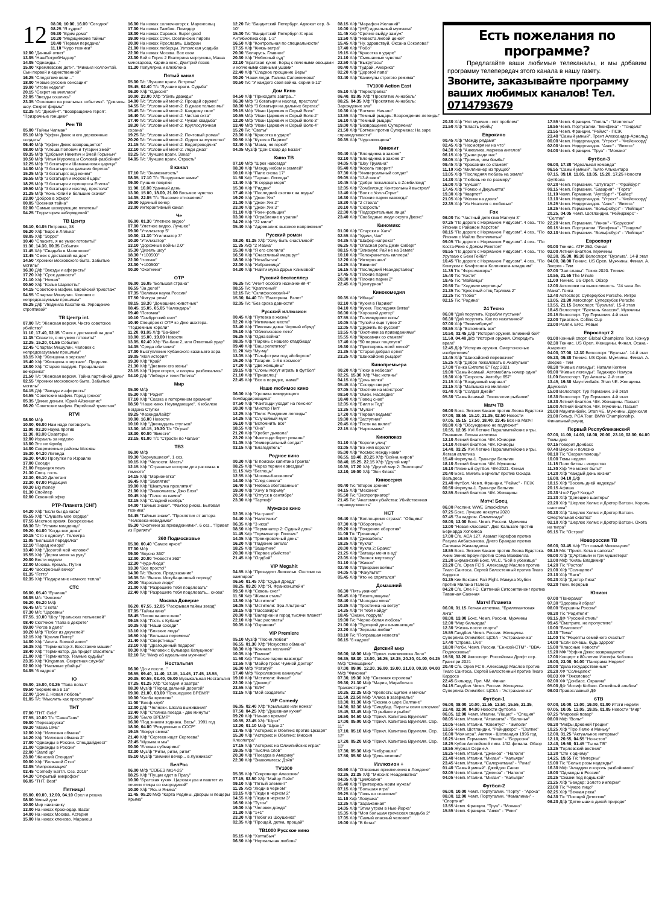12
08.00, 10.00, 16.00 "Сегодня"
08.25 "Я худею"
09.30 "Едим дома"
10.20 "Медицинские тайны"
10.40 "Первая передача"
11.10 "Чудо техники"
12.00 "Дачный ответ"
13.05 "НашПотребНадзор"
14.05 "Однажды..."
15.00 "Кремлевские дети". "Михаил Коллонтай. Сын первой и единственной"
16.25 "Следствие вели..."
18.00 "Новые русские сенсации"
19.00 "Итоги недели"
20.15 "Секрет на миллион"
22.05 "Звезды сошлись"
23.35 "Основано на реальных событиях". "Довгань-шоу. Секрет фирмы"
02.35 Т/с "Дикий-4". "Возвращение героя". "Призрачные гонщики"
Рен ТВ
05.00 "Тайны Чапман"
05.10 М/ф "Урфин Джюс и его деревянные солдаты"
06.40 М/ф "Урфин Джюс возвращается"
08.00 М/ф "Алеша Попович и Тугарин Змей"
09.35 М/ф "Добрыня Никитич и Змей Горыныч"
10.50 М/ф "Илья Муромец и Соловей-разбойник"
12.25 М/ф "3 богатыря и Шамаханская царица"
14.00 М/ф "3 богатыря на дальних берегах"
15.25 М/ф "3 богатыря: ход конем"
16.55 М/ф "3 богатыря и морской царь"
18.25 М/ф "3 богатыря и принцесса Египта"
19.50 М/ф "3 богатыря и наслед. престола"
21.25 М/ф "Конь Юлий и большие скачки"
23.00 "Добров в эфире"
00.05 "Военная тайна"
02.00 "Самые шокирующие гипотезы"
04.25 "Территория заблуждений"
ТВ Центр
06.10, 04.05 Петровка, 38
06.20 Х/ф "Барс и Лялька"
08.05 Х/ф "Зорро"
10.40 "Спасите, я не умею готовить!"
11.30, 14.30, 00.35 События
11.45 Х/ф "Свадьба в Малиновке"
13.45 "Смех с доставкой на дом"
14.50 "Хроники московского быта. Забытые могилы"
16.30 Д/ф "Звезды и аферисты"
17.20 Х/ф "Срок давности"
21.10 Х/ф "Немая"
00.50 Х/ф "Колье Шарлотты"
04.15 "Советские мафии. Еврейский трикотаж"
04.55 "Спартак Мишулин. Человек с непредсказуемым прошлым"
05.25 Д/ф "Людмила Касаткина. Укрощение строптивой"
ТВ Центр int.
07.00 Т/с "Женская версия. Чисто советское убийство"
11.10, 17.40, 02.15 "Смех с доставкой на дом"
11.35 "Спасите, я не умею готовить!"
12.25, 15.20, 01.55 События
12.45 "Спартак Мишулин. Человек с непредсказуемым прошлым"
13.15 Х/ф "Женщина в зеркале"
15.40 Х/ф "Женщина в зеркале". Продолж.
18.00 Х/ф "Старая гвардия. Прощальная вечеринка"
21.50 Т/с "Женская версия. Тайна партийной дачи"
02.55 "Хроники московского быта. Забытые могилы"
04.15 Д/ф "Звезды и аферисты"
04.55 "Советские мафии. Город грехов"
05.35 "Дикие деньги. Юрий Айзеншпис"
06.20 "Советские мафии. Еврейский трикотаж"
RTVi
08.00 М/ф
10.00, 06.00 Нам надо поговорить
11.00, 03.30 Наука против
11.30, 03.00 Соавторы
12.00 Израиль за неделю
13.00 Это не Фрейд
14.00 Современные районы Москвы
15.30, 04.30 Легенда
16.30, 04.00 Прогулки по Израилю
17.00 Соседи
21.00 Редакция news
21.30 Спец. гость
22.30, 05.10 Дилетант
23.30, 07.00 Редакция
00.30 Big money
01.30 Спойлер
02.00 Сквозной эфир
РТР-Планета (СНГ)
04.20 Х/ф "Если бы да кабы"
05.55 Х/ф "Слушать мое сердце"
07.55 Местное время. Воскресенье
08.30 Т/с "Устами младенца"
09.20, 04.00 "Когда все дома"
10.15 "Сто к одному". Телеигра
11.05 "Большая переделка"
12.10 "Парад юмора"
13.40 Х/ф "Дорогой мой человек"
15.55 Х/ф "Держи меня за руку"
20.00 Вести недели
22.00 Москва. Кремль. Путин
22.40 "Воскресный вечер"
01.35 "Гетто"
02.35 Х/ф "Подари мне немного тепла"
СТС
06.00, 05.40 "Ералаш"
06.05 М/с "Фиксики"
06.20, 05.20 М/ф
06.45 М/с "3 кота"
07.30 М/с "Царевны"
07.55, 10.00 "Шоу "Уральских пельменей"
08.40 Скетчком "Папа в декрете"
09.00 "Рогов в деле"
10.20 М/ф "Побег из джунглей"
12.15 Х/ф "Кролик Питер"
14.00 Х/ф "Алита. Боевой ангел"
16.35 Х/ф "Терминатор-3. Восстание машин"
18.40 Х/ф "Терминатор. Да придет спаситель"
21.00 Х/ф "Терминатор. Темные судьбы"
23.35 Х/ф "Kingsman. Секретная служба"
02.00 Х/ф "Наемные убийцы"
04.05 "6 кадров"
Ю
05.00, 15.00, 03.25 "Папа попал"
09.50 "Беременна в 16"
22.00 "Дом 2. Новая любовь"
01.05 Т/с "Мыслить как преступник"
ТНТ
07.00 "ТНТ. Gold"
07.55, 10.00 Т/с "СашаТаня"
09.00 "Перезагрузка"
09.30 "Мама LIFE"
12.00 Х/ф "Иллюзия обмана"
14.20 Х/ф "Иллюзия обмана 2"
17.00 "Однажды в России. Спецдайджест"
21.00 "Однажды в России"
22.00 "Stand up"
23.00 "Женский Стендап"
00.00 Х/ф "Большой Стэн"
02.05 "Импровизация"
03.45 "Comedy Баттл. Сез. 2019"
04.30 "Открытый микрофон"
06.05 "ТНТ. Best"
Пятница!
05.00, 09.00, 12.00, 04.10 Орел и решка
08.00 Умный дом
10.00 Мир наизнанку
13.00 На ножах Краснодар. Bazar
14.00 На ножах Москва. Астерия
15.00 На ножах кленово. Маракеш
16.00 На ножах солнечногорск. Маренгольц
17.00 На ножах Тамбов. Помидор
18.00 На ножах Саранск. Super good
19.00 На ножах Сочи. Осетинские пироги
20.00 На ножах Ярославль. Шафран
21.00 На ножах люберцы. Ухтомская усадьба
22.00 На ножах Москва. Все свои
23.00 Бой с Герлс 2 Екатерина моргунова, Маша миногарова, Карина кокс, Дмитрий позов
01.30 Популярна и влюблена
Пятый канал
05.00 Т/с "Лучшие враги. Встреча"
05.45, 02.40 Т/с "Лучшие враги. Судьба"
06.30 Х/ф "Одессит"
10.00, 23.00 Х/ф "Убить дважды"
14.00 Т/с "Условный мент-2. Прощай оружие"
14.55 Т/с "Условный мент-2. В джазе только мы"
15.45 Т/с "Условный мент-2. Каждому свое"
16.40 Т/с "Условный мент-2. Чистая охта"
17.40 Т/с "Условный мент-2. Чужая свадьба"
18.30 Т/с "Условный мент-2. Круглосуточная охрана"
19.25 Т/с "Условный мент-2. Почтовый роман"
20.20 Т/с "Условный мент-2. Орден за мужество"
21.15 Т/с "Условный мент-2. Водопроводчик"
22.10 Т/с "Условный мент-2. Леди джаз"
03.25 Т/с "Лучшие враги. Заказ"
04.05 Т/с "Лучшие враги. Страсть"
8 канал
07.10 Т/с "Знаменитость"
08.05, 17.10 Т/с "Воздушные замки"
09.00 Лучшие покупки
11.00, 16.00 Удачный день
13.00, 15.00, 18.00, 21.00 Восьмое чувство
14.05, 22.05 Т/с "Высокие отношения"
19.00 Удачный вечер
23.00 Интерактивный канал
Че
06.00, 01.30 "Улетное видео"
07.00 "Улетное видео. Лучшее"
09.00 "Утилизатор 5"
10.00, 11.30 "Утилизатор 3"
10.30 "Утилизатор"
13.10 "Дорожные войны 2.0"
15.30 "Дизель шоу"
18.30 "+100500"
22.00 "Iтопчик"
23.00 "+100500"
00.30 "Охотники"
ОТР
06.00, 16.05 "Большая страна"
06.55 "За дело!"
07.35 "Великая наука России"
07.50 "Фигура речи"
08.15, 18.30 "Домашние животные"
08.45, 15.05, 05.05 "Календарь"
09.40 "Потомки"
10.10 "Гамбургский счет"
10.40 Спецпроект ОТР ко Дню шахтера. "Подземные короли"
11.20, 01.05 Х/ф "Ва-банк"
13.00, 15.00, 19.00 Новости
13.05, 02.40 Х/ф "Ва-банк 2, или Ответный удар"
14.35 "Среда обитания"
17.00 Выступление Кубанского казачьего хора
19.05 "Моя история"
19.30 Х/ф "Край"
21.30 Х/ф "Дневник его жены"
23.15 Х/ф "Цирк сгорел, и клоуны разбежались"
04.10 Д/ф "Лебеди и тени Петипа"
Мир
05.00 М/ф
05.30 Х/ф "Родня"
07.10 Х/ф "Сказка о потерянном времени"
08.50 "Наше кино. Неувядающие". К юбилею Богдана Ступки
09.25 "ФазендаЛайф"
10.00, 16.00 Новости
10.10 Х/ф "Двенадцать стульев"
13.30, 16.15, 19.30 Т/с "Отрыв"
18.30, 00.00 "Вместе"
23.15, 01.00 Т/с "Страсти по Чапаю"
ТВ3
06.00 М/ф
09.30 "Вернувшиеся". 1 сез.
10.15 Х/ф "Челюсти: Месть"
12.15 Х/ф "Страшные истории для рассказа в темноте"
14.15 Х/ф "Марионетка"
16.45 Х/ф "Заклятие"
19.00 Х/ф "Шкатулка проклятия"
21.00 Х/ф "Знакомьтесь: Джо Блэк"
00.45 Х/ф "Голос из камня"
02.15 Х/ф "Сладкий ноябрь"
04.00 "Тайные знаки". "Фактор риска. Бытовая техника"
04.45 "Тайные знаки". "Проклятие от автора "Человека-невидимки"
05.30 "Охотники за привидениями". 6 сез.. "Привет из Припяти"
360 Подмосковье
05.00, 00.40 "Самое яркое"
07.00 М/ф
09.00 "Вкусно 360"
12.00, 20.00 "Новости 360"
12.30 "Чудо-Люда"
13.30 "Все просто!"
14.00 Т/с "Вызов. Предсказание"
16.35 Т/с "Вызов. Инкубационный период"
20.30 "Взрослые люди"
21.00 Х/ф "Разрешите тебя поцеловать"
22.40 Х/ф "Разрешите тебя поцеловать... снова"
Москва Доверие
06.20, 07.55, 12.05 "Раскрывая тайны звезд"
07.05 "Тайны кино"
08.45 "Песни нашего кино"
09.15 Х/ф "Гость с Кубани"
10.35 Х/ф "Наши соседи"
13.10 Х/ф "Близкие люди"
16.50 Х/ф "Большая перемена"
21.40 Х/ф "Сверстницы"
23.10 Х/ф "Драгоценный подарок"
00.30 Х/ф "Человек с бульвара Капуцинов"
02.10 Т/с "Миф об идеальном мужчине"
Ностальгия
06.00 "До и после..."
06.55, 09.40, 11.40, 13.15, 14.45, 17.45, 18.55, 20.35, 00.55, 03.40, 05.00 Музыкальная Ностальгия
07.25, 01.25 Х/ф "Сегодня и завтра"
08.30 Муз/ф "Перед дальней дорогой"
09.00, 21.00, 03.00 "Прошедшее ВРЕМЯ"
10.00 "Колба времени"
11.00 "Блеф-клуб"
12.00 Д/ф "Челноки. Школа выживания"
13.40 Х/ф "Стоянка поезда - две минуты"
15.00 "Было ВРЕМЯ"
16.00 "Под знаком зодиака. Весы". 1991 год
18.00, 04.00 "Рожденные в СССР"
19.15 "Вокруг смеха"
21.40 Х/ф "Сергеев ищет Сергеева"
22.45 "Музыка и мы"
00.00 "Еловая субмарина"
02.30 Муз/ф "Ритм, ритм, ритм"
05.10 Муз/ф "Зимний вечер... в Лужниках!"
БелРос
06.00 М/ф "СОБЕЗ №14-26"
08.25 Х/ф "Пущик едет в Прагу"
10.00 "Братская кухня. Царская уха и паштет из печени птицы со смородиной"
10.30 Х/ф "Ясь и Янина"
11.45, 05.20 М/ф "Карта Родины. Дворцы и пещеры Крыма"
12.20 Т/с "Бандитский Петербург. Адвокат сер. 8-10"
15.00 Т/с "Бандитский Петербург-3: крах Антибиотика сер. 1-2"
16.50 Х/ф "Контрольная по специальности"
17.55 Х/ф "Князь ветра"
20.00 "Беларусь. Главное"
20.30 Х/ф "Небесный суд"
22.10 "Братская кухня. Борщ с печеными овощами и копчеными свиными ушами"
22.40 Х/ф "Сладкое прощание Веры"
00.20 "Наши люди. Галина Сапожникова"
00.50 Т/с "У каждого своя война. серии 6-10"
Дом Кино
04.50 Х/ф "Приходите завтра..."
06.30 М/ф "3 богатыря и наслед. престола"
08.00 М/ф "3 богатыря на дальних берегах"
09.15 М/ф "Иван Царевич и Серый Волк"
10.55 М/ф "Иван Царевич и Серый Волк-2"
12.20 М/ф "Иван Царевич и Серый Волк-3"
13.40 М/ф "Иван Царевич и Серый Волк-4"
15.20 Т/с "Сваты"
23.00 Х/ф "Красотка в ударе"
00.50 Х/ф "Кухня в Париже"
02.40 Х/ф "Мама, не горюй"
04.05 Муз/ф "Дон Сезар де Базан"
Кино ТВ
07.10 М/ф "Шрек навсегда"
08.30 Х/ф "Между небом и землей"
10.10 Х/ф "Папе снова 17"
11.50 Х/ф "Тарзан. Легенда"
13.40 Х/ф "В сердце моря"
15.30 Х/ф "Риддик"
17.40 Х/ф "Последний охотник на ведьм"
19.20 Х/ф "Джон Уик"
21.00 Х/ф "Джон Уик 2"
23.00 Х/ф "Джон Уик 3"
01.10 Х/ф "Рок-н-рольщик"
03.00 Х/ф "Ограбление в ураган"
04.20 Х/ф "22 мили"
05.40 Х/ф "Адреналин: высокое напряжение"
Русский роман
08.20, 01.35 Х/ф "Хочу быть счастливой"
11.35 Х/ф "2 Ивана"
15.00 Х/ф "Я его слепила"
16.50 Х/ф "Счастливый маршрут"
18.30 Х/ф "Незабытая"
22.00 Х/ф "Избранница"
04.30 Х/ф "Найти мужа Дарье Климовой"
Русский бестселлер
06.35 Т/с "Агент особого назначения-4"
08.55 Т/с "Крапленый"
12.15 Т/с "Склифосовский-4"
15.30, 04.40 Т/с "Екатерина. Взлет"
02.05 Т/с "Без срока давности"
Русский иллюзион
00.45 Х/ф "Путевка в жизнь"
02.20 Х/ф "Интимные места"
03.40 Х/ф "Пиковая дама: Черный обряд"
05.10 Х/ф "Облепиховое лето"
06.35 Х/ф "Одна война"
08.05 Х/ф "Парень с нашего кладбища"
09.40 Х/ф "Ваш репетитор"
11.20 Х/ф "Му-му"
13.05 Х/ф "Гольфстрим под айсбергом"
15.20 Х/ф "Гагарин. 1-й в космосе"
17.20 Х/ф "Две женщины"
19.15 Х/ф "Слоны могут играть в футбол"
21.10 Х/ф "Пришелец"
22.45 Х/ф "Все в порядке, мама!"
Наше любимое кино
06.00 Х/ф "Хроника пикирующего бомбардировщика"
07.50 Х/ф "Фантоцци уходит на пенсию"
10.00 Х/ф "Мистер Пип"
12.25 Х/ф "Пеле: Рождение легенды"
14.25 Х/ф "Случайный муж"
16.10 Х/ф "Вспомнить все"
18.55 Х/ф "Она"
21.20 Х/ф "Хребет дьявола"
23.20 Х/ф "Фантоцци берет реванш"
01.05 Х/ф "Универсальный солдат"
03.15 Х/ф "Благодетель"
Родное кино
00.30 Х/ф "В поисках капитана Гранта"
08.25 Х/ф "Через тернии к звездам"
11.15 Х/ф "Беглецы"
12.55 Х/ф "Москва-Кассиопея"
14.30 Х/ф "След сокола"
16.40 Х/ф "Небеса обетованные"
19.00 Х/ф "Хочу в тюрьму"
20.50 Х/ф "Отпуск в сентябре"
23.30 Х/ф "Тартюф"
Мужское кино
02.05 Х/ф "На грани"
04.40 Х/ф "Налетчики"
06.35 Х/ф "3 икса"
08.50 Х/ф "Терминатор 2: Судный день"
11.45 Х/ф "Терминатор: Генезис"
14.05 Х/ф "Тренировочный день"
16.20 Х/ф "Падение ангела"
18.25 Х/ф "Защитник"
20.00 Х/ф "Первое убийство"
21.45 Х/ф "Олдбой"
VIP Megahit
04.55 Х/ф "Президент Линкольн: Охотник на вампиров"
06.50, 01.45 Х/ф "Судья Дредд"
08.25, 03.20 Х/ф "Я, Франкенштейн"
09.50 Х/ф "Сквозь снег"
11.50 Х/ф "Живая сталь"
13.50 Х/ф "Мстители"
16.05 Х/ф "Мстители: Эра Альтрона"
18.15 Х/ф "Пассажиры"
20.00 Х/ф "Валериан и город тысячи планет"
22.10 Х/ф "Час расплаты"
00.05 Х/ф "Охранник"
VIP Premiere
05.10 Муз/ф "Песня любви"
06.55, 01.30 Х/ф "Искусство обмана"
08.30 Х/ф "Комната желаний"
10.05 Х/ф "Гемини"
11.50 Х/ф "Плохие парни навсегда"
13.55 Х/ф "Майор Гром: Чумной Доктор"
16.00 М/ф "Рататуй"
17.40 М/ф "Королевские каникулы"
19.10 Х/ф "Мстители: Финал"
22.00 Х/ф "Джокер"
23.55 Х/ф "КИН"
03.15 Х/ф "Мой создатель"
VIP Comedy
06.05, 02.40 Х/ф "Крылышко или ножка"
07.50, 04.25 Х/ф "Душевная кухня"
09.20 Х/ф "Начало времен"
10.55, 23.45 Х/ф "Шрэк"
12.20, 01.10 М/ф "Шрэк 2"
13.45 Х/ф "Астерикс и Обеликс против Цезаря"
15.30 Х/ф "Астерикс и Обеликс: Миссия Клеопатра"
17.15 Х/ф "Астерикс на Олимпийских играх"
19.05 Х/ф "Тысяча слов"
20.30 Х/ф "Поездка в Америку"
22.30 Х/ф "Знакомьтесь: Дэйв"
TV1000
05.35 Х/ф "Сокровище Амазонки"
07.15, 03.50 Х/ф "Майор Пэйн"
09.10 Х/ф "Пятый элемент"
11.35 Х/ф "Люди в черном"
13.15 Х/ф "Люди в черном 2"
14.55 Х/ф "Люди в черном 3"
16.50 Х/ф "Тутси"
19.00 Х/ф "Человек дождя"
21.30 Х/ф "1+1"
23.30 Х/ф "Побег из Шоушенка"
02.05 Х/ф "Прощай, детка, прощай"
TB1000 Русское кино
05.15 Х/ф "Хоттабыч"
06.50 Х/ф "Нереальная любовь"
08.15 Х/ф "Марафон Желаний"
10.00 Х/ф "(НЕ) идеальный мужчина"
11.45 Х/ф "Срочно выйду замуж"
13.50 Х/ф "Невеста любой ценой"
15.45 Х/ф "Ну, здравствуй, Оксана Соколова!"
17.40 Х/ф "Робо"
19.15 Х/ф "Красотка в ударе"
21.10 Х/ф "Смешанные чувства"
22.50 Х/ф "Выкрутасы"
00.40 Х/ф "Гудбай, Америка"
02.20 Х/ф "Дорогой папа"
03.40 Х/ф "Каникулы строгого режима"
TV1000 Action East
05.10 Х/ф "Перестрелка"
06.40, 03.05 Х/ф "Проклятие Аннабель"
08.25, 04.35 Х/ф "Проклятие Аннабель: Зарождение зла"
10.30 Х/ф "Бэтмен: Начало"
13.55 Х/ф "Темный рыцарь: Возрождение легенды"
16.10 Х/ф "Темный рыцарь"
19.00 Х/ф "Возвращение Супермена"
21.50 Х/ф "Бэтмен против Супермена: На заре справедливости"
00.35 Х/ф "Чудо-женщина"
Кинохит
00.40 Х/ф "Блондинка в законе"
02.10 Х/ф "Блондинка в законе 2"
04.05 Х/ф "Шоу Трумана"
05.40 Х/ф "Король говорит!"
07.30 Х/ф "Универсальный солдат"
09.05 Х/ф "13-й воин"
10.45 Х/ф "Добро пожаловать в Zомбилэнд"
12.05 Х/ф "Zомбилэнд: Контрольный выстрел"
13.40 Х/ф "Волк с Уолл-Стрит"
16.30 Х/ф "Плохие парни навсегда"
18.30 Х/ф "2 ствола"
20.10 Х/ф "Скорость"
22.00 Х/ф "Подозрительные лица"
23.40 Х/ф "Свободные люди округа Джонс"
Киномикс
01.00 Х/ф "Старски и Хатч"
02.55 Х/ф "Удачи, Чак"
04.35 Х/ф "Шафер напрокат"
06.25 Х/ф "Опасная роль Джин Сиберг"
08.15 Х/ф "Элизиум: Рай не на Земле"
10.10 Х/ф "Телохранитель киллера"
12.20 Х/ф "Интернэшнл"
14.25 Х/ф "Викинги"
16.15 Х/ф "Последний Неандерталец"
17.45 Х/ф "Плохие парни"
20.00 Х/ф "Плохие парни 2"
22.45 Х/ф "Центурион"
Кинокомедия
00.35 Х/ф "Ибица"
02.10 Х/ф "Кухня в Париже"
04.10 Х/ф "Кухня. Последняя битва"
06.00 Х/ф "Хороший доктор"
07.55 Х/ф "Голливудские копы"
10.05 Х/ф "Тупой и еще тупее 2"
12.05 Х/ф "Дружить по-русски!"
13.55 Х/ф "Охотники за привидениями"
15.55 Х/ф "Красавчик со стажем"
17.40 Х/ф "50 первых поцелуев"
19.30 Х/ф "Притворись моей женой"
21.35 Х/ф "Старая добрая оргия"
23.25 Х/ф "Шанхайские рыцари"
Кинопремьера
00.20 Х/ф "Люси в небесах"
02.25, 15.30 Х/ф "Час истины"
04.15 Х/ф "Дочь волка"
05.45 Х/ф "Соседи сверху"
07.05 Х/ф "Охотник на монстров"
08.50 Х/ф "Омен. Наследие"
10.40 Х/ф "Ловец снов"
12.05 Х/ф "Билл и Тед"
13.35 Х/ф "Мулан"
17.20 Х/ф "Первая ведьма"
19.00 Х/ф "Заступник"
20.45 Х/ф "Гости на вилле"
22.15 Х/ф "Наркомама"
Кинопоказ
01.10 Х/ф "Короли улиц"
03.05 Х/ф "Во имя короля"
05.00 Х/ф "Космос между нами"
06.55, 13.40, 20.25 Х/ф "Война миров"
08.40, 15.25, 22.15 Х/ф "Другой мир"
10.35, 17.20 Х/ф "Другой мир 2: Эволюция"
12.10, 19.00 Х/ф "Эон Флакс"
Киносерия
00.40 Т/с "Второе зрение"
04.15 Х/ф "Механик"
05.50 Т/с "Экспроприатор"
21.45 Т/с "Анатомия убийства: Убийственная справедливость"
НСТ
06.40 Х/ф "Воплощение страха". "Община"
07.30 Х/ф "Оборотень"
09.20 Х/ф "Рождение оборотня"
11.00 Т/с "Грешница"
16.55 Х/ф "Джезабель"
18.25 Х/ф "Кукла"
20.00 Х/ф "Кукла 2: Брамс"
21.25 Х/ф "Затащи меня в ад"
23.05 Х/ф "Звонок мертвецу"
01.10 Х/ф "Живое"
02.40 Х/ф "Призраки войны"
04.05 Х/ф "Факультет"
05.45 Х/ф "Кто не спрятался"
Домашний
06.30 "Пять ужинов"
06.45 Х/ф "Безотцовщина"
08.40 Х/ф "Молодая жена"
10.35 Х/ф "Тростинка на ветру"
14.35 Х/ф "Я тебя найду"
18.45 "Скажи, подруга"
19.00 Т/с "Черно-белая любовь"
21.00 Х/ф "Турецкий для начинающих"
23.20 Х/ф "Зеркала любви"
03.10 Т/с "Поправшая невеста"
06.15 "6 кадров"
Детский мир
06.00, 18.00 М/ф "Прикл. пингвиненка Лоло"
06.35, 08.30, 13.00, 16.25, 18.35, 20.30, 01.00, 04.25 М/ф "Смешарики"
07.00, 09.00, 12.30, 16.00, 19.00, 21.00, 00.30, 04.00 М/ф "Фиксики"
07.30, 19.30 Х/ф "Снежная королева"
09.30, 21.30 М/ф "Мария, Мирабела в Транзистории"
10.35, 22.35 М/ф "Крепость: щитом и мечом"
11.50, 23.50 М/ф "Алиса в зазеркалье"
13.30, 01.30 М/ф "Сказка о царе Салтане"
14.30, 02.30 М/ф "Синдбад. Пираты семи штормов"
15.45, 03.45 М/ф "О рыбаке и рыбке"
16.50, 04.50 М/ф "Прикл. Капитана Врунгеля"
17.00, 05.00 М/ф "Прикл. Капитана Врунгеля. Сер. 11"
17.10, 05.10 М/ф "Прикл. Капитана Врунгеля. Сер. 12"
17.20, 05.20 М/ф "Прикл. Капитана Врунгеля. Сер. 13"
17.30, 05.30 М/ф "Чебурашка"
17.50, 05.50 М/ф "День везения"
Иллюзион +
00.50 Х/ф "Отвязные приключения в Лондоне"
02.35, 23.35 Х/ф "Миссия: Неадекватна"
04.05 Х/ф "Цимбелин"
05.40 Х/ф "Притворись моим мужем"
07.15 Х/ф "Большая игра"
09.25 Х/ф "Ложь во спасение"
11.10 Х/ф "Ловушка"
12.35 Х/ф "Зараженная"
14.05 Х/ф "Этим утром в Нью-Йорке"
15.35 Х/ф "Моя большая греческая свадьба 2"
17.05 Х/ф "Самый опасный человек"
19.00 Х/ф "В бегах"
Есть пожелания по программе?
Предлагайте ваши любимые телеканалы, и мы добавим программу телепередач этого канала в нашу газету.
Звоните, заказывайте программу ваших любимых каналов! Тел. 0714793679
20.30 Х/ф "Нет мужчин - нет проблем"
21.50 Х/ф "Власть убийц"
Еврокино
00.45 Х/ф "Между рядами"
02.45 Х/ф "Несмотря ни на что"
04.30 Х/ф "Анжелика, маркиза ангелов"
06.15 Х/ф "Дыши ради нас"
08.05 Х/ф "Громче, чем бомбы"
09.45 Х/ф "Красавчик со стажем"
11.10 Х/ф "Миллионер из трущоб"
13.05 Х/ф "Последняя любовь на земле"
14.30 Х/ф "Любовь не по размеру"
16.00 Х/ф "Букшоп"
17.45 Х/ф "Ромео и Джульетта"
19.30 Х/ф "Квартет"
21.05 Х/ф "Жених на двоих"
22.35 Х/ф "Из Неаполя с любовью"
Fox
06.00 Т/с "Частный детектив Магнум 3"
07.25 "По дороге с Норманом Ридусом". 4 сез.. "По Японии с Райаном Херстом"
08.15 "По дороге с Норманом Ридусом". 4 сез.. "По Японии с Майло Вентимилья"
09.05 "По дороге с Норманом Ридусом". 4 сез.. "По Коста-Рике с Домом Рокетом"
09.55 "По дороге с Норманом Ридусом". 4 сез.. "По Уругваю с Беки Гейбл"
10.45 "По дороге с Норманом Ридусом". 4 сез.. "По Кентукки с Клифтоном Коллинзом-младшим"
11.35 Т/с "Форс-мажоры"
15.40 Т/с "Кости"
19.45 Т/с "Майанцы"
20.50 Т/с "Ходячие мертвецы"
21.35 Т/с "Крестный отец Гарлема 2"
22.25 Т/с "Побег"
02.15 Т/с "Родина"
24 Техно
06.00 "Дай порулить. Корабли пустыни"
06.30 "Дай порулить. Как по накатанной"
07.00 Х/ф "Эквилибриум"
08.55 Х/ф "Вспомнить все"
10.50, 03.45 Д/ф "История оружия. Ближний бой"
11.50, 04.40 Д/ф "История оружия. Опередить врага"
12.45 Д/ф "История оружия. Смертоносные изобретения"
13.45 Х/ф "Шанхайский перевозчик"
15.25 Х/ф "Добро пожаловать в Акапулько"
17.00 "Гонка Extreme E" Год: 2021
19.00 "Самый-самый. Автомобиль номер один"
19.30 Х/ф "Скорость: Автобус 657"
21.15 Х/ф "Воздушный маршал"
23.15 Х/ф "Малышка на миллион"
01.40 Х/ф "Солдат Джейн"
05.30 "Самый-самый. Технологии рыбалки"
Матч ТВ
06.00 Бокс. Энтони Какаче против Леона Вудстока
07.00, 08.55, 15.10, 21.35, 02.50 Новости
07.05, 15.15, 17.50, 18.40, 23.45 Все на Матч!
09.00 Х/ф "Обсуждению не подлежит"
10.55, 12.35 XVI Летние Паралимпийские игры. Плавание. Легкая атлетика
12.10 Летний биатлон. ЧМ. Юниорки
14.10 Летний биатлон. ЧМ. Юниоры
14.40, 03.25 XVI Летние Паралимпийские игры. Легкая атлетика
15.40 Формула-1. Гран-при Бельгии
18.10 Летний биатлон. ЧМ. Мужчины
19.10 Пляжный футбол. ЧМ-2021. Финал
20.40 Бокс. Мигель Берчельт против Оскара Вальдеса
21.40 Футбол. Чемп. Франции. "Реймс" - ПСЖ
00.50 Формула-1. Гран-при Бельгии
02.55 Летний биатлон. ЧМ. Женщины
Матч! Боец
06.00 Реслинг. WWE Smackdown
07.25 Бокс. Лучшие нокауты 2020
07.45 "За кадром. Олимпиада"
08.00, 13.00 Бокс. Чемп. России. Мужчины
12.00 "Новая классика". Джо Кальзаге против Бернарда Хопкинса
17.00 С/е. АСА 127. Азамат Керефов против Расула Албасханова. Диего Брандао против Салмана Жамалдаева
18.55 Бокс. Энтони Какаче против Леона Вудстока. Аким Эннис Браун против Сэма Макквелла
21.30 Бирманский Бокс. WLC. "Бой в убежище"
23.20 С/е. Open FC 9. Александр Маслов против Тиаго Сантоса. Сергей Билостенный против Тиаго Кардосо
01.35 Кик Боксинг. Fair Fight. Мамука Усубян против Милана Палеса
04.20 С/е. One FC. Ситтичай Ситсонгпинонг против Таванчая Саенчая
Матч! Планета
06.00, 01.15 Легкая атлетика. "Бриллиантовая лига"
08.00, 13.00 Бокс. Чемп. России. Мужчины
12.00 "Мир бильярда"
12.30 "Жизнь после спорта"
15.55 Гандбол. Чемп. России. Женщины. Суперлига Олимпбет. ЦСКА - "Астраханочка"
17.40 "Страна. Live"
18.00 Регби. Чемп. России. "Енисей-СТМ" - "ВВА-Подмосковье"
19.50, 03.20 Автоспорт. Российская Дрифт сер.. Гран-при 2021
20.40 С/е. Open FC 9. Александр Маслов против Тиаго Сантоса. Сергей Билостенный против Тиаго Кардосо
22.45 Бильярд. Пул. ЧМ. Финал
04.15 Гандбол. Чемп. России. Женщины. Суперлига Олимпбет. ЦСКА - "Астраханочка"
Футбол-1
06.00, 08.00, 10.00, 11.55, 13.50, 15.55, 21.35, 23.40, 02.00, 04.00 Новости футбола
06.05, 12.00 Чемп. Италии. "Лацио" - "Специя"
08.05 Чемп. Италии. "Аталанта" - "Болонья"
10.05 Чемп. Италии. "Ювентус" - "Эмполи"
13.55 Чемп. Шотландии. "Рейнджерс" - "Селтик"
16.00 "Моя игра". Англия - Шотландия 1996 год
16.25 Чемп. Германии. "Унион" - "Боруссия"
18.25 Кубок Английской лиги. 1/32 финала. Обзор
18.55 Журнал Серии-А
19.25 Чемп. Италии. "Дженоа" - "Наполи"
21.40 Чемп. Италии. "Милан" - "Кальяри"
23.45 Чемп. Италии. "Салернитана" - "Рома"
01.40 "Самый умный". Джейдон Санчо
02.05 Чемп. Италии. "Дженоа" - "Наполи"
04.05 Чемп. Италии. "Милан" - "Кальяри"
Футбол-2
06.00, 10.00 Чемп. Португалии. "Порту" - "Арока"
08.00, 12.00 Чемп. Португалии. "Фамаликан" - "Спортинг"
13.55 Чемп. Франции. "Труа" - "Монако"
15.55 Чемп. Франции. "Анже" - "Ренн"
17.55 Чемп. Франции. "Лилль" - "Монпелье"
19.55 Чемп. Португалии. "Бенфика" - "Тондела"
21.55 Чемп. Франции. "Реймс" - ПСЖ
23.40 "Самый умный". Трент Александер-Арнольд
00.00 Чемп. Нидерландов. "Утрехт" - "Фейеноорд"
02.00 Чемп. Нидерландов. "Аякс" - "Витесс"
04.00 Чемп. Франции. "Труа" - "Монако"
Футбол-3
06.00, 17.30 "Идеальная команда"
06.55 "Самый умный". Тьяго Алькантара
07.15, 09.10, 11.05, 13.05, 15.20, 17.25 Новости футбола
07.20 Чемп. Германии. "Штутгарт" - "Фрайбург"
09.15 Чемп. Германии. "Бавария" - "Герта"
11.10 Чемп. Германии. "Аугсбург" - "Байер"
13.10 Чемп. Нидерландов. "Утрехт" - "Фейеноорд"
15.25 Чемп. Нидерландов. "Аякс" - "Витесс"
18.25 Чемп. Германии. "Вольфсбург" - "Лейпциг"
20.25, 04.05 Чемп. Шотландии. "Рейнджерс" - "Селтик"
22.20 Чемп. Германии. "Унион" - "Боруссия"
00.15 Чемп. Португалии. "Бенфика" - "Тондела"
02.10 Чемп. Германии. "Вольфсбург" - "Лейпциг"
Евроспорт
00.00 Теннис. ATP 250. Финал
02.00 Летний биатлон. Мужчины
02.30, 05.30, 09.30 Велоспорт. "Вуэльта". 14-й этап
04.00, 08.00 Теннис. US Open. Мужчины. Финал. А. Зверев - Тим
07.00 "Зал славы". Токио-2020. Теннис
10.55, 21.55 The Minute
11.00 Теннис. US Open. Обзор
12.00 Автогонки на выносливость. "24 часа Ле-Мана". Гонка
12.40 Автоспорт. Суперкубок Porsche. Интро
13.05, 23.30 Автоспорт. Суперкубок Porsche
13.55, 21.15 Велоспорт. "Вуэльта". 15-й этап
18.45 Велоспорт. "Бретань Классик". Мужчины
20.15 Велоспорт. Тур Германии. 4-й этап
22.00 Триатлон. Collins Cup
23.00 Ралли. ERC. Ревью
Евроспорт 2
01.00 Конный спорт. Global Champions Tour. Конкур
02.30 Теннис. US Open. Женщины. Финал. Осака - Азаренко
04.00, 07.00, 12.30 Велоспорт. "Вуэльта". 14-й этап
05.30, 09.30 Теннис. US Open. Мужчины. Финал. А. Зверев - Тим
08.30 "Живые легенды". Натали Коглин
09.00 "Живые легенды". Тадахиро Номура
11.00 Велоспорт. Тур Алматы. 2-й этап
13.45, 19.30 Маунтинбайк. Этап ЧЕ. Женщины. Даунхилл
15.00 Велоспорт. Тур Германии. 3-й этап
16.30 Велоспорт. Тур Германии. 4-й этап
18.30 Летний биатлон. ЧМ. Женщины. Пасьют
19.00 Летний биатлон. ЧМ. Мужчины. Пасьют
20.00 Маунтинбайк. Этап ЧЕ. Мужчины. Даунхилл
21.00 Гольф. PGA Tour. BMW Championship. Финальный раунд
Первый Республиканский
07.00, 11.00, 14.00, 18.00, 20.00, 23.10, 02.00, 04.00 Темы дня
07.15 Говорит Донбасс
07.40 Вкусно и полезно
08.10 Т/с "Скорая помощь"
10.00 Темы недели
11.15 Поле битвы - искусство
11.30 Х/ф "Не может быть!"
14.20 Х/ф "Каждый день жизни"
16.00, 04.10 Д/ф
18.15 Х/ф "Восемь дней надежды"
20.15 Афиша
20.30 Что? Где? Когда?
21.30 Х/ф "Донецкие шахтеры"
23.20 Х/ф "Шерлок Холмс и Доктор Ватсон. Король шантажа"
00.30 Х/ф "Шерлок Холмс и Доктор Ватсон. Смертельная схватка"
02.10 Х/ф "Шерлок Холмс и Доктор Ватсон. Охота на тигра"
05.15 Т/с "Остров"
Новороссия ТВ
06.00, 03.45 Х/ф "Тот самый Мюнхгаузен"
08.15 М/с "Прикл. Кота в сапогах"
09.00 Х/ф "Д'Артаньян и три мушкетера"
13.00 М/ф "Князь Владимир"
14.20 Т/с "Ростов"
21.00 Х/ф "Солнцепек"
23.10 Х/ф "Батя"
00.20 Х/ф "Доктор Лиза"
02.20 Техн. перерыв
Юнион
07.00 "Панорама"
07.30 "Здоровый образ"
08.00 "Вершины России"
08.30 Т/с "Родители"
09.15 ДФ "Русский стиль"
09.45 "Смотрите, не пропустите"
10.00 "Благовест"
10.30 "Тема"
11.00 Т/с "Рецепты семейного счастья"
14.00 "Если хочешь, будь здоров"
15.00 "Классные Новости"
15.20 МФ "Урфин Джюс возвращается"
17.00 Концерт к 80-летию Иосифа Кобзона
19.00, 23.00, 04.00 "Панорама Недели"
20.00 "Дела государственные"
20.20 ХФ "Солнцепек"
00.03 ХФ "Тяжеловес"
02.00 ХФ "Донбасс. Окраина"
05.00 ДФ "Иосиф Кобзон. Семейный альбом"
06.03 Православный ДФ
6ТВ
07.00, 10.00, 13.00, 19.00, 01.00 Итоги недели
07.05, 10.05, 13.05, 19.05, 01.05 Новости "Мир"
07.25 "Мировой повар"
08.00 М/ф "Вольт"
09.30 "Мифы Древней Греции"
10.25 Х/ф "Про Лелю и Миньку"
12.00, 01.25 "Актуальное интервью"
12.10, 20.55, 04.55 "Нон-стоп"
12.40, 19.50, 01.45 "Ты на ТВ"
13.25 "Горловский вестник"
13.30 "Сто к одному"
14.25, 19.55 Т/с "Интерны"
15.00 Т/с "Белые розы надежды"
16.30 М/ф "Аладдин и король разбойников"
18.00 "Однажды в России"
20.25 "Сказки под подушкой"
21.25 Х/ф "Бендер: Золото империи"
23.00 Т/с "Чужое лицо"
02.25 Х/ф "Вечная река"
04.30 Т/с "Поющий Детектив"
06.20 Д/ф "Детеныши в дикой природе"